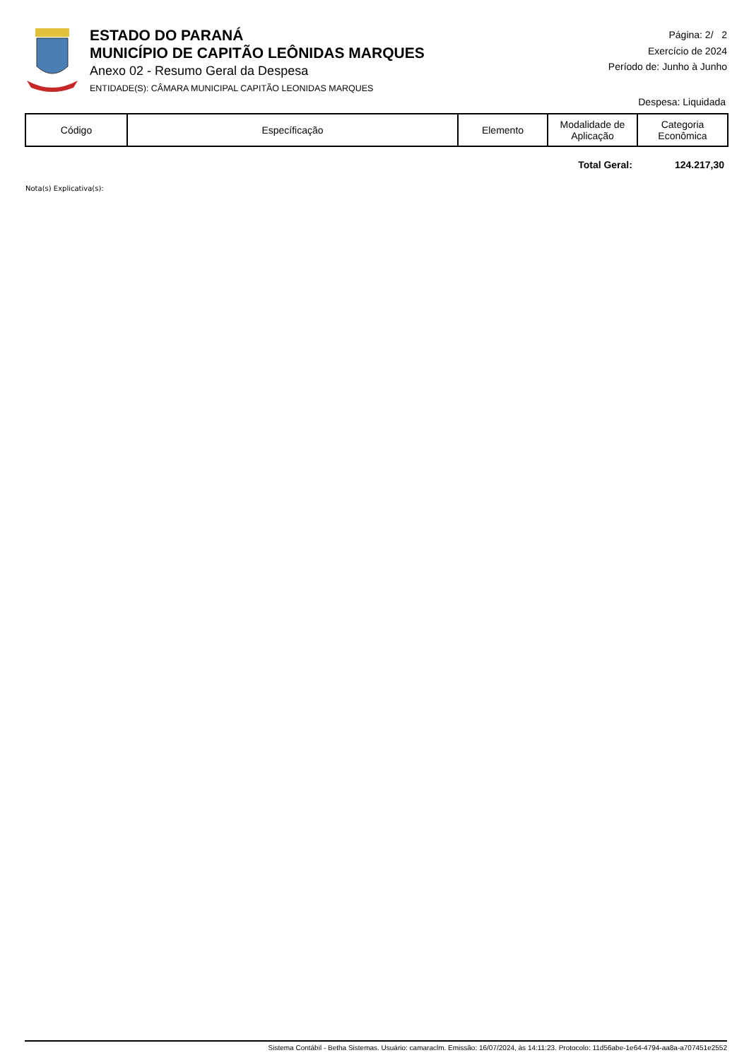ESTADO DO PARANÁ
MUNICÍPIO DE CAPITÃO LEÔNIDAS MARQUES
Anexo 02 - Resumo Geral da Despesa
ENTIDADE(S): CÂMARA MUNICIPAL CAPITÃO LEONIDAS MARQUES
Página: 2/ 2
Exercício de 2024
Período de: Junho à Junho
Despesa: Liquidada
| Código | Específicação | Elemento | Modalidade de Aplicação | Categoria Econômica |
| --- | --- | --- | --- | --- |
Total Geral: 124.217,30
Nota(s) Explicativa(s):
Sistema Contábil - Betha Sistemas. Usuário: camaraclm. Emissão: 16/07/2024, às 14:11:23. Protocolo: 11d56abe-1e64-4794-aa8a-a707451e2552